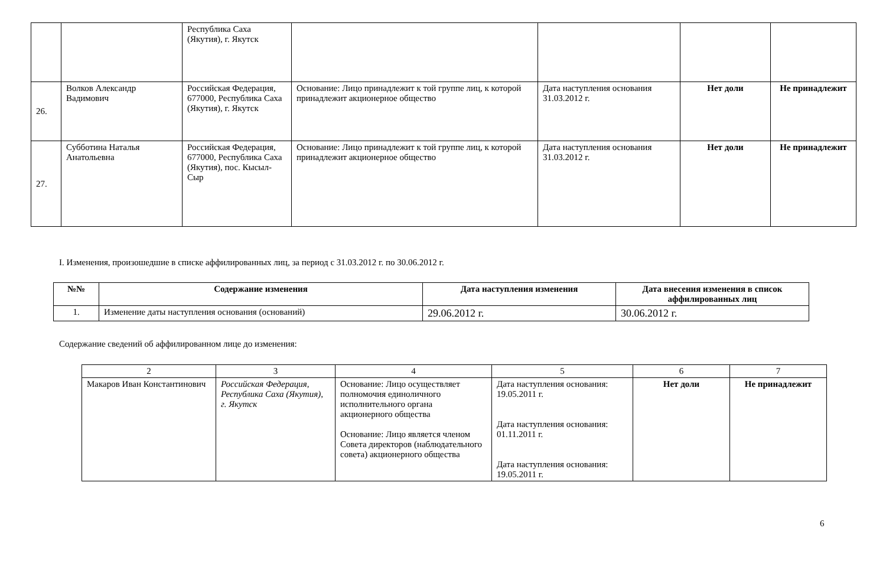| | | Республика Саха (Якутия), г. Якутск | | | | |
| 26. | Волков Александр Вадимович | Российская Федерация, 677000, Республика Саха (Якутия), г. Якутск | Основание: Лицо принадлежит к той группе лиц, к которой принадлежит акционерное общество | Дата наступления основания 31.03.2012 г. | Нет доли | Не принадлежит |
| 27. | Субботина Наталья Анатольевна | Российская Федерация, 677000, Республика Саха (Якутия), пос. Кысыл-Сыр | Основание: Лицо принадлежит к той группе лиц, к которой принадлежит акционерное общество | Дата наступления основания 31.03.2012 г. | Нет доли | Не принадлежит |
I. Изменения, произошедшие в списке аффилированных лиц, за период с 31.03.2012 г. по 30.06.2012 г.
| №№ | Содержание изменения | Дата наступления изменения | Дата внесения изменения в список аффилированных лиц |
| --- | --- | --- | --- |
| 1. | Изменение даты наступления основания (оснований) | 29.06.2012 г. | 30.06.2012 г. |
Содержание сведений об аффилированном лице до изменения:
| 2 | 3 | 4 | 5 | 6 | 7 |
| Макаров Иван Константинович | Российская Федерация, Республика Саха (Якутия), г. Якутск | Основание: Лицо осуществляет полномочия единоличного исполнительного органа акционерного общества Основание: Лицо является членом Совета директоров (наблюдательного совета) акционерного общества | Дата наступления основания: 19.05.2011 г. Дата наступления основания: 01.11.2011 г. Дата наступления основания: 19.05.2011 г. | Нет доли | Не принадлежит |
6